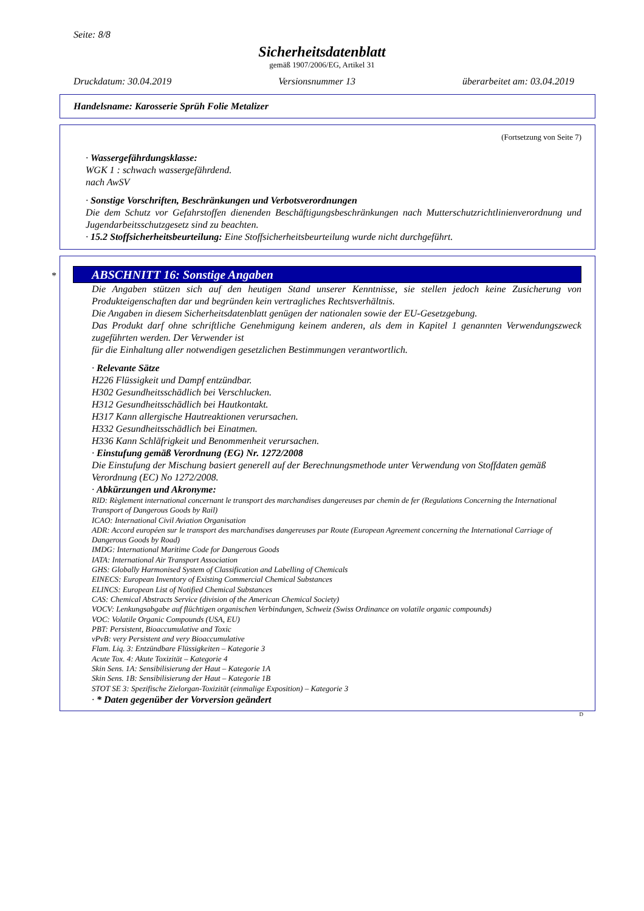Seite: 8/8
Sicherheitsdatenblatt
gemäß 1907/2006/EG, Artikel 31
Druckdatum: 30.04.2019 Versionsnummer 13 überarbeitet am: 03.04.2019
Handelsname: Karosserie Sprüh Folie Metalizer
(Fortsetzung von Seite 7)
· Wassergefährdungsklasse:
WGK 1 : schwach wassergefährdend.
nach AwSV
· Sonstige Vorschriften, Beschränkungen und Verbotsverordnungen
Die dem Schutz vor Gefahrstoffen dienenden Beschäftigungsbeschränkungen nach Mutterschutzrichtlinienverordnung und Jugendarbeitsschutzgesetz sind zu beachten.
· 15.2 Stoffsicherheitsbeurteilung: Eine Stoffsicherheitsbeurteilung wurde nicht durchgeführt.
*
ABSCHNITT 16: Sonstige Angaben
Die Angaben stützen sich auf den heutigen Stand unserer Kenntnisse, sie stellen jedoch keine Zusicherung von Produkteigenschaften dar und begründen kein vertragliches Rechtsverhältnis.
Die Angaben in diesem Sicherheitsdatenblatt genügen der nationalen sowie der EU-Gesetzgebung.
Das Produkt darf ohne schriftliche Genehmigung keinem anderen, als dem in Kapitel 1 genannten Verwendungszweck zugeführten werden. Der Verwender ist
für die Einhaltung aller notwendigen gesetzlichen Bestimmungen verantwortlich.
· Relevante Sätze
H226 Flüssigkeit und Dampf entzündbar.
H302 Gesundheitsschädlich bei Verschlucken.
H312 Gesundheitsschädlich bei Hautkontakt.
H317 Kann allergische Hautreaktionen verursachen.
H332 Gesundheitsschädlich bei Einatmen.
H336 Kann Schläfrigkeit und Benommenheit verursachen.
· Einstufung gemäß Verordnung (EG) Nr. 1272/2008
Die Einstufung der Mischung basiert generell auf der Berechnungsmethode unter Verwendung von Stoffdaten gemäß Verordnung (EC) No 1272/2008.
· Abkürzungen und Akronyme:
RID: Règlement international concernant le transport des marchandises dangereuses par chemin de fer (Regulations Concerning the International Transport of Dangerous Goods by Rail)
ICAO: International Civil Aviation Organisation
ADR: Accord européen sur le transport des marchandises dangereuses par Route (European Agreement concerning the International Carriage of Dangerous Goods by Road)
IMDG: International Maritime Code for Dangerous Goods
IATA: International Air Transport Association
GHS: Globally Harmonised System of Classification and Labelling of Chemicals
EINECS: European Inventory of Existing Commercial Chemical Substances
ELINCS: European List of Notified Chemical Substances
CAS: Chemical Abstracts Service (division of the American Chemical Society)
VOCV: Lenkungsabgabe auf flüchtigen organischen Verbindungen, Schweiz (Swiss Ordinance on volatile organic compounds)
VOC: Volatile Organic Compounds (USA, EU)
PBT: Persistent, Bioaccumulative and Toxic
vPvB: very Persistent and very Bioaccumulative
Flam. Liq. 3: Entzündbare Flüssigkeiten – Kategorie 3
Acute Tox. 4: Akute Toxizität – Kategorie 4
Skin Sens. 1A: Sensibilisierung der Haut – Kategorie 1A
Skin Sens. 1B: Sensibilisierung der Haut – Kategorie 1B
STOT SE 3: Spezifische Zielorgan-Toxizität (einmalige Exposition) – Kategorie 3
· * Daten gegenüber der Vorversion geändert
D